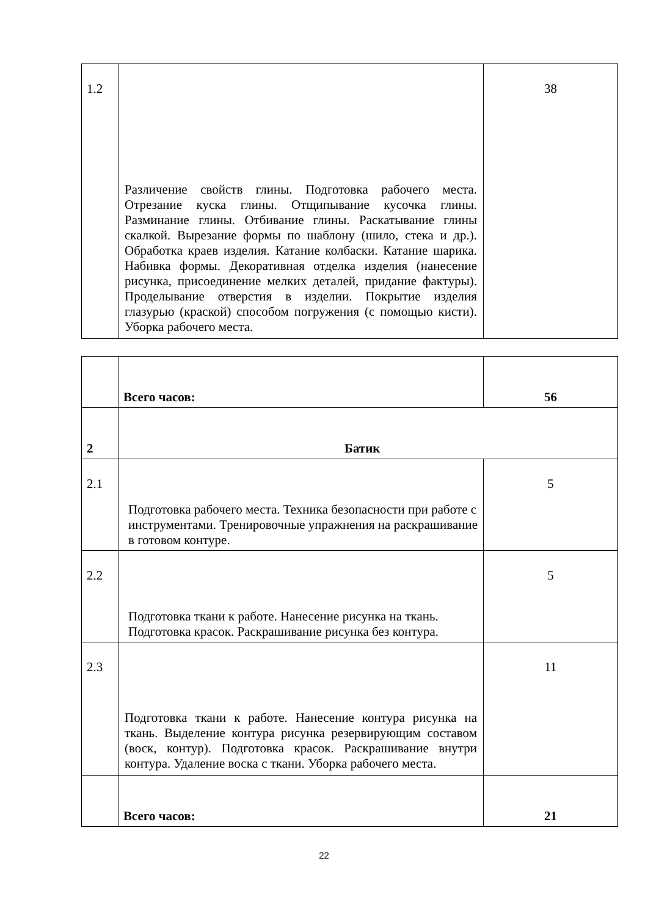| 1.2 | Различение свойств глины. Подготовка рабочего места. Отрезание куска глины. Отщипывание кусочка глины. Разминание глины. Отбивание глины. Раскатывание глины скалкой. Вырезание формы по шаблону (шило, стека и др.). Обработка краев изделия. Катание колбаски. Катание шарика. Набивка формы. Декоративная отделка изделия (нанесение рисунка, присоединение мелких деталей, придание фактуры). Проделывание отверстия в изделии. Покрытие изделия глазурью (краской) способом погружения (с помощью кисти). Уборка рабочего места. | 38 |
| | Всего часов: | 56 |
| 2 | Батик | |
| 2.1 | Подготовка рабочего места. Техника безопасности при работе с инструментами. Тренировочные упражнения на раскрашивание в готовом контуре. | 5 |
| 2.2 | Подготовка ткани к работе. Нанесение рисунка на ткань. Подготовка красок. Раскрашивание рисунка без контура. | 5 |
| 2.3 | Подготовка ткани к работе. Нанесение контура рисунка на ткань. Выделение контура рисунка резервирующим составом (воск, контур). Подготовка красок. Раскрашивание внутри контура. Удаление воска с ткани. Уборка рабочего места. | 11 |
| | Всего часов: | 21 |
22